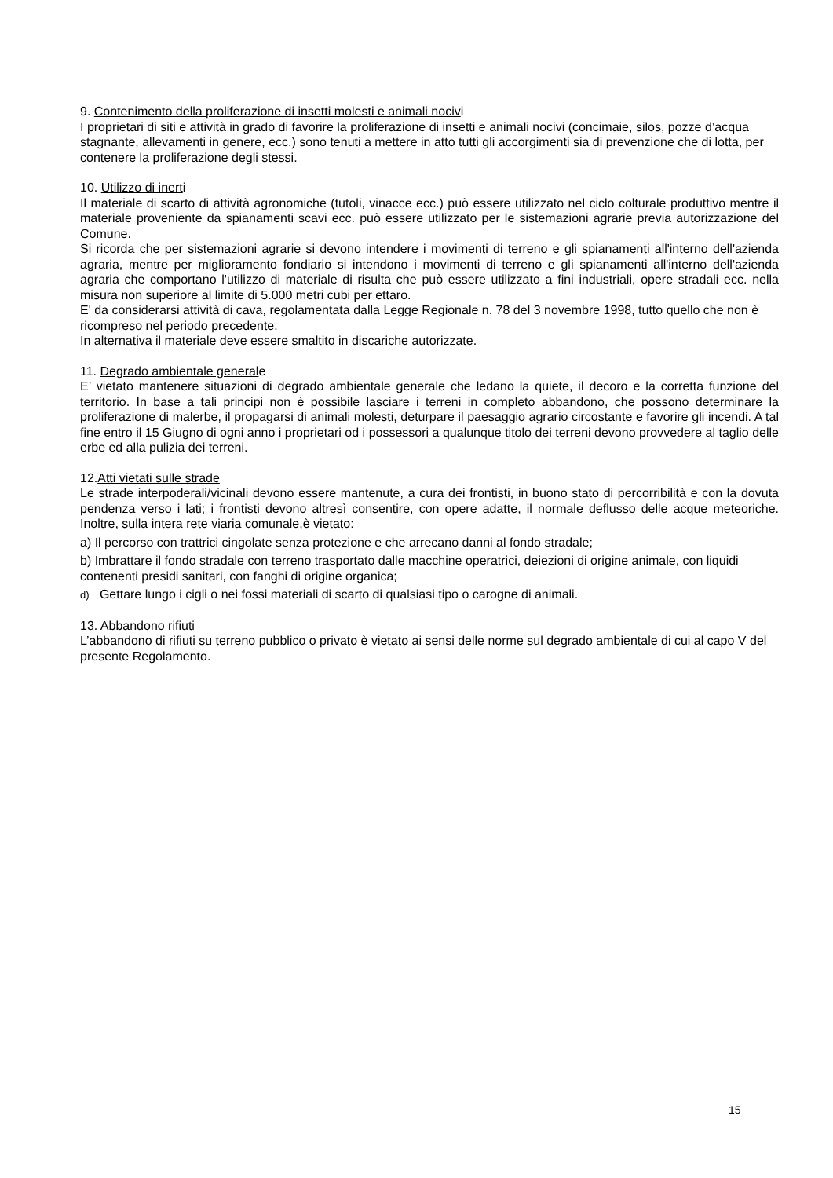9. Contenimento della proliferazione di insetti molesti e animali nocivi
I proprietari di siti e attività in grado di favorire la proliferazione di insetti e animali nocivi (concimaie, silos, pozze d’acqua stagnante, allevamenti in genere, ecc.) sono tenuti a mettere in atto tutti gli accorgimenti sia di prevenzione che di lotta, per contenere la proliferazione degli stessi.
10. Utilizzo di inerti
Il materiale di scarto di attività agronomiche (tutoli, vinacce ecc.) può essere utilizzato nel ciclo colturale produttivo mentre il materiale proveniente da spianamenti scavi ecc. può essere utilizzato per le sistemazioni agrarie previa autorizzazione del Comune.
Si ricorda che per sistemazioni agrarie si devono intendere i movimenti di terreno e gli spianamenti all'interno dell'azienda agraria, mentre per miglioramento fondiario si intendono i movimenti di terreno e gli spianamenti all'interno dell'azienda agraria che comportano l'utilizzo di materiale di risulta che può essere utilizzato a fini industriali, opere stradali ecc. nella misura non superiore al limite di 5.000 metri cubi per ettaro.
E' da considerarsi attività di cava, regolamentata dalla Legge Regionale n. 78 del 3 novembre 1998, tutto quello che non è ricompreso nel periodo precedente.
In alternativa il materiale deve essere smaltito in discariche autorizzate.
11. Degrado ambientale generale
E’ vietato mantenere situazioni di degrado ambientale generale che ledano la quiete, il decoro e la corretta funzione del territorio. In base a tali principi non è possibile lasciare i terreni in completo abbandono, che possono determinare la proliferazione di malerbe, il propagarsi di animali molesti, deturpare il paesaggio agrario circostante e favorire gli incendi. A tal fine entro il 15 Giugno di ogni anno i proprietari od i possessori a qualunque titolo dei terreni devono provvedere al taglio delle erbe ed alla pulizia dei terreni.
12.Atti vietati sulle strade
Le strade interpoderali/vicinali devono essere mantenute, a cura dei frontisti, in buono stato di percorribilità e con la dovuta pendenza verso i lati; i frontisti devono altresì consentire, con opere adatte, il normale deflusso delle acque meteoriche. Inoltre, sulla intera rete viaria comunale,è vietato:
a) Il percorso con trattrici cingolate senza protezione e che arrecano danni al fondo stradale;
b) Imbrattare il fondo stradale con terreno trasportato dalle macchine operatrici, deiezioni di origine animale, con liquidi contenenti presidi sanitari, con fanghi di origine organica;
d) Gettare lungo i cigli o nei fossi materiali di scarto di qualsiasi tipo o carogne di animali.
13. Abbandono rifiuti
L’abbandono di rifiuti su terreno pubblico o privato è vietato ai sensi delle norme sul degrado ambientale di cui al capo V del presente Regolamento.
15